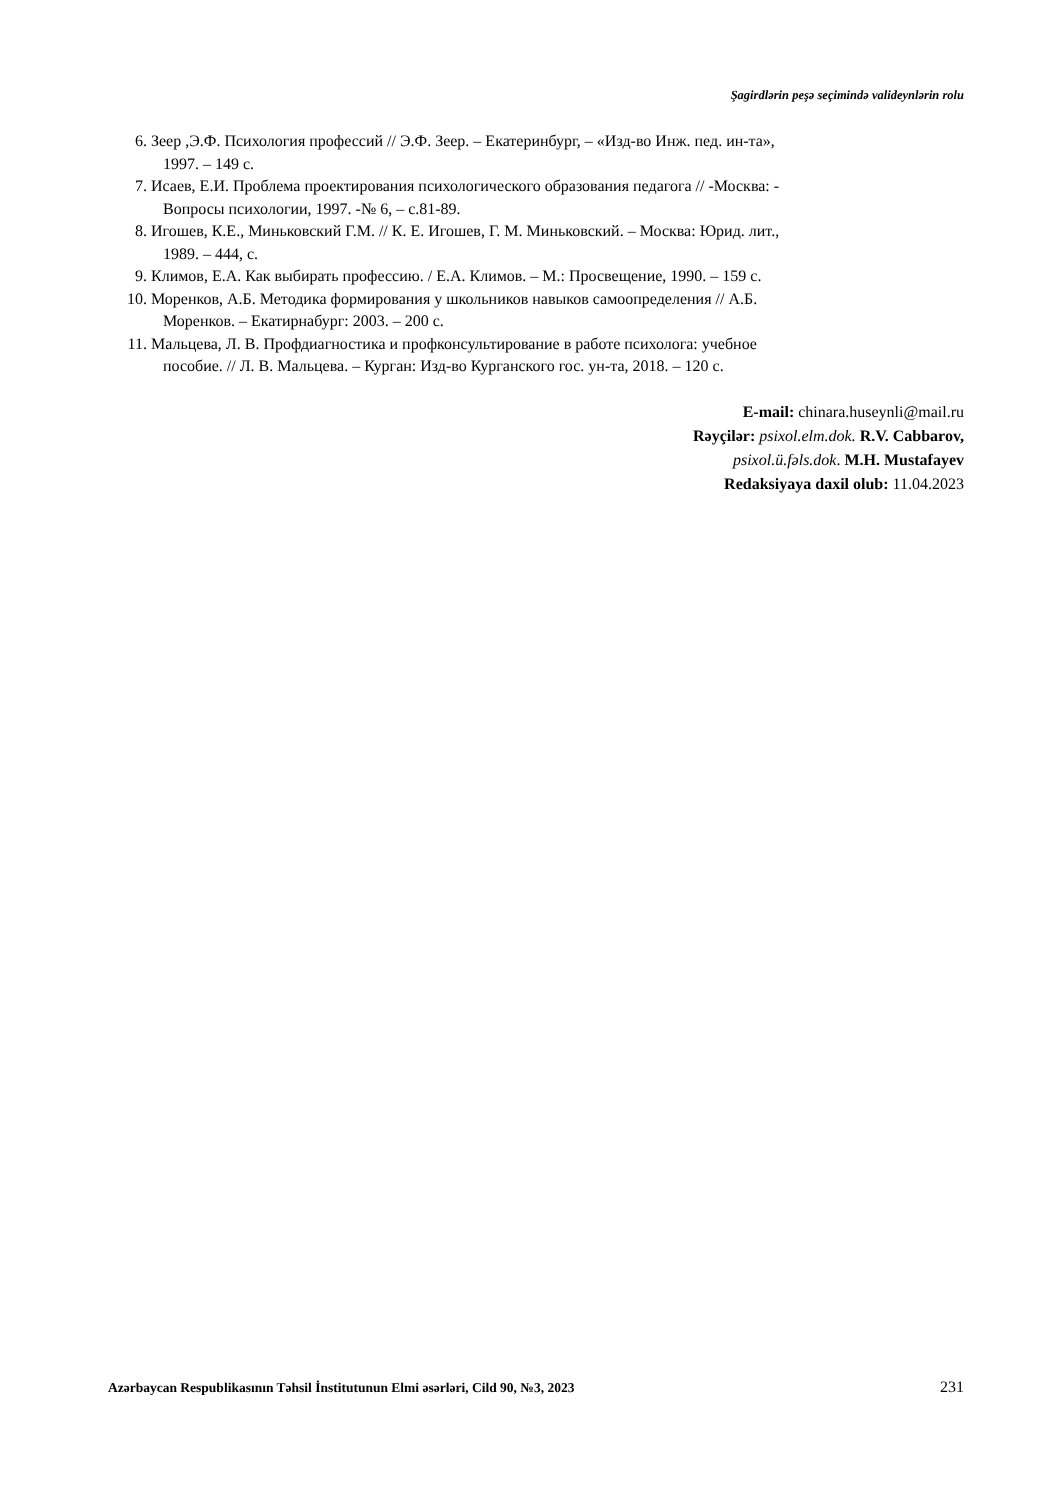Şagirdlərin peşə seçimində valideynlərin rolu
6. Зеер ,Э.Ф. Психология профессий // Э.Ф. Зеер. – Екатеринбург, – «Изд-во Инж. пед. ин-та»,
1997. – 149 с.
7. Исаев, Е.И. Проблема проектирования психологического образования педагога // -Москва: -
Вопросы психологии, 1997. -№ 6, – с.81-89.
8. Игошев, К.Е., Миньковский Г.М. // К. Е. Игошев, Г. М. Миньковский. – Москва: Юрид. лит.,
1989. – 444, с.
9. Климов, Е.А. Как выбирать профессию. / Е.А. Климов. – М.: Просвещение, 1990. – 159 с.
10. Моренков, А.Б. Методика формирования у школьников навыков самоопределения // А.Б.
Моренков. – Екатирнабург: 2003. – 200 с.
11. Мальцева, Л. В. Профдиагностика и профконсультирование в работе психолога: учебное
пособие. // Л. В. Мальцева. – Курган: Изд-во Курганского гос. ун-та, 2018. – 120 с.
E-mail: chinara.huseynli@mail.ru
Rəyçilər: psixol.elm.dok. R.V. Cabbarov,
psixol.ü.fəls.dok. M.H. Mustafayev
Redaksiyaya daxil olub: 11.04.2023
Azərbaycan Respublikasının Təhsil İnstitutunun Elmi əsərləri, Cild 90, №3, 2023 231